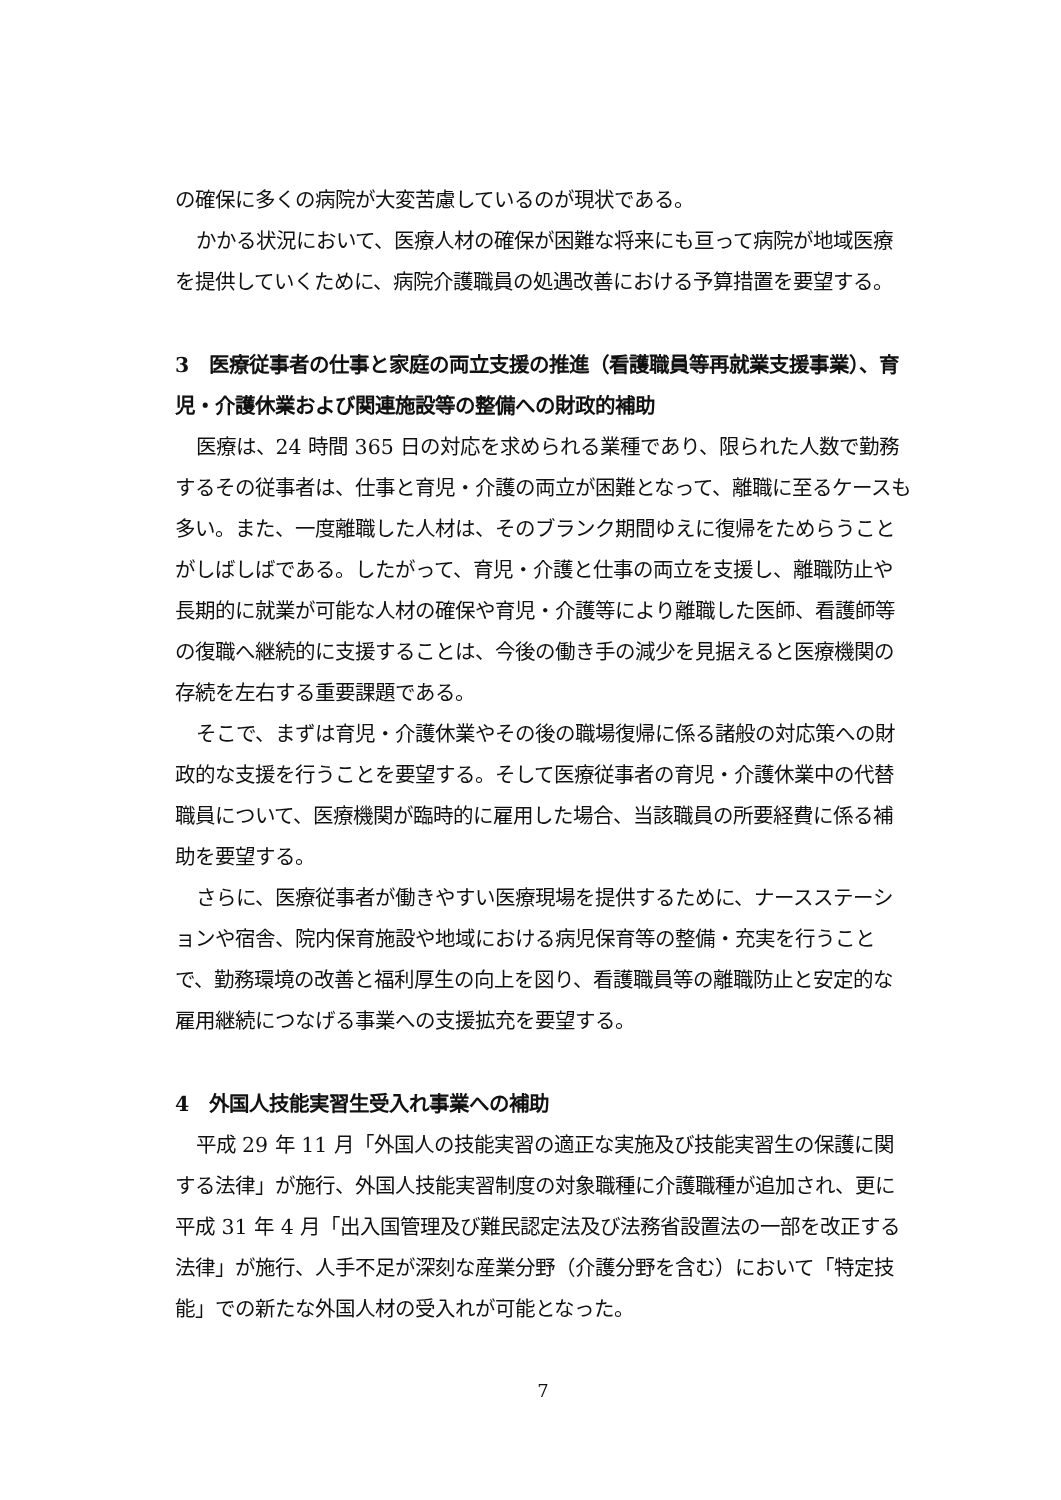の確保に多くの病院が大変苦慮しているのが現状である。
かかる状況において、医療人材の確保が困難な将来にも亘って病院が地域医療を提供していくために、病院介護職員の処遇改善における予算措置を要望する。
3　医療従事者の仕事と家庭の両立支援の推進（看護職員等再就業支援事業）、育児・介護休業および関連施設等の整備への財政的補助
医療は、24 時間 365 日の対応を求められる業種であり、限られた人数で勤務するその従事者は、仕事と育児・介護の両立が困難となって、離職に至るケースも多い。また、一度離職した人材は、そのブランク期間ゆえに復帰をためらうことがしばしばである。したがって、育児・介護と仕事の両立を支援し、離職防止や長期的に就業が可能な人材の確保や育児・介護等により離職した医師、看護師等の復職へ継続的に支援することは、今後の働き手の減少を見据えると医療機関の存続を左右する重要課題である。
そこで、まずは育児・介護休業やその後の職場復帰に係る諸般の対応策への財政的な支援を行うことを要望する。そして医療従事者の育児・介護休業中の代替職員について、医療機関が臨時的に雇用した場合、当該職員の所要経費に係る補助を要望する。
さらに、医療従事者が働きやすい医療現場を提供するために、ナースステーションや宿舎、院内保育施設や地域における病児保育等の整備・充実を行うことで、勤務環境の改善と福利厚生の向上を図り、看護職員等の離職防止と安定的な雇用継続につなげる事業への支援拡充を要望する。
4　外国人技能実習生受入れ事業への補助
平成 29 年 11 月「外国人の技能実習の適正な実施及び技能実習生の保護に関する法律」が施行、外国人技能実習制度の対象職種に介護職種が追加され、更に平成 31 年 4 月「出入国管理及び難民認定法及び法務省設置法の一部を改正する法律」が施行、人手不足が深刻な産業分野（介護分野を含む）において「特定技能」での新たな外国人材の受入れが可能となった。
7